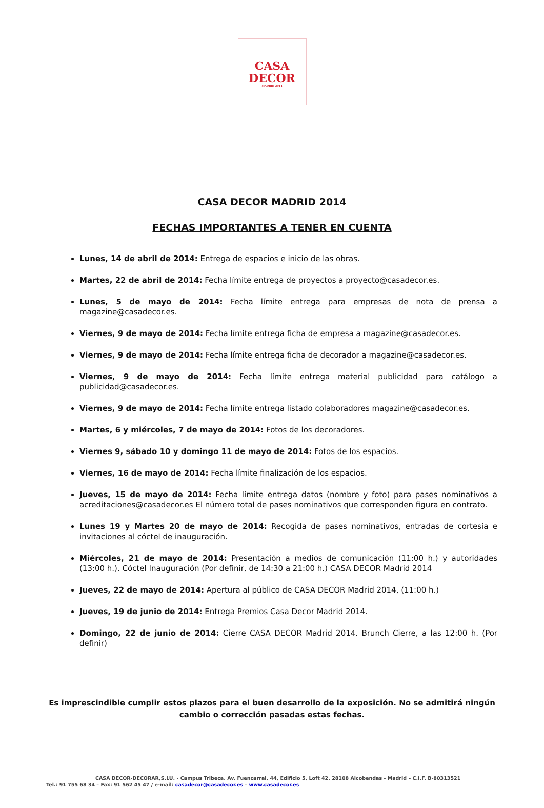CASA
DECOR
MADRID 2014
CASA DECOR MADRID 2014
FECHAS IMPORTANTES A TENER EN CUENTA
Lunes, 14 de abril de 2014: Entrega de espacios e inicio de las obras.
Martes, 22 de abril de 2014: Fecha límite entrega de proyectos a proyecto@casadecor.es.
Lunes, 5 de mayo de 2014: Fecha límite entrega para empresas de nota de prensa a magazine@casadecor.es.
Viernes, 9 de mayo de 2014: Fecha límite entrega ficha de empresa a magazine@casadecor.es.
Viernes, 9 de mayo de 2014: Fecha límite entrega ficha de decorador a magazine@casadecor.es.
Viernes, 9 de mayo de 2014: Fecha límite entrega material publicidad para catálogo a publicidad@casadecor.es.
Viernes, 9 de mayo de 2014: Fecha límite entrega listado colaboradores magazine@casadecor.es.
Martes, 6 y miércoles, 7 de mayo de 2014: Fotos de los decoradores.
Viernes 9, sábado 10 y domingo 11 de mayo de 2014: Fotos de los espacios.
Viernes, 16 de mayo de 2014: Fecha límite finalización de los espacios.
Jueves, 15 de mayo de 2014: Fecha límite entrega datos (nombre y foto) para pases nominativos a acreditaciones@casadecor.es El número total de pases nominativos que corresponden figura en contrato.
Lunes 19 y Martes 20 de mayo de 2014: Recogida de pases nominativos, entradas de cortesía e invitaciones al cóctel de inauguración.
Miércoles, 21 de mayo de 2014: Presentación a medios de comunicación (11:00 h.) y autoridades (13:00 h.). Cóctel Inauguración (Por definir, de 14:30 a 21:00 h.) CASA DECOR Madrid 2014
Jueves, 22 de mayo de 2014: Apertura al público de CASA DECOR Madrid 2014, (11:00 h.)
Jueves, 19 de junio de 2014: Entrega Premios Casa Decor Madrid 2014.
Domingo, 22 de junio de 2014: Cierre CASA DECOR Madrid 2014. Brunch Cierre, a las 12:00 h. (Por definir)
Es imprescindible cumplir estos plazos para el buen desarrollo de la exposición. No se admitirá ningún cambio o corrección pasadas estas fechas.
CASA DECOR-DECORAR,S.LU. - Campus Tribeca. Av. Fuencarral, 44, Edificio 5, Loft 42. 28108 Alcobendas - Madrid – C.I.F. B-80313521
Tel.: 91 755 68 34 – Fax: 91 562 45 47 / e-mail: casadecor@casadecor.es – www.casadecor.es